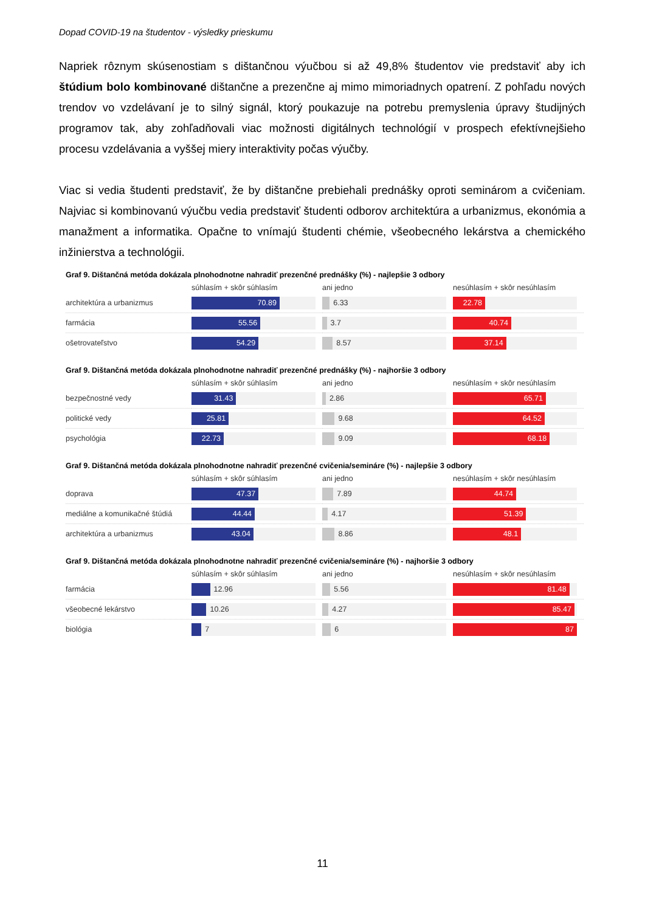Dopad COVID-19 na študentov - výsledky prieskumu
Napriek rôznym skúsenostiam s dištančnou výučbou si až 49,8% študentov vie predstaviť aby ich štúdium bolo kombinované dištančne a prezenčne aj mimo mimoriadnych opatrení. Z pohľadu nových trendov vo vzdelávaní je to silný signál, ktorý poukazuje na potrebu premyslenia úpravy študijných programov tak, aby zohľadňovali viac možnosti digitálnych technológií v prospech efektívnejšieho procesu vzdelávania a vyššej miery interaktivity počas výučby.
Viac si vedia študenti predstaviť, že by dištančne prebiehali prednášky oproti seminárom a cvičeniam. Najviac si kombinovanú výučbu vedia predstaviť študenti odborov architektúra a urbanizmus, ekonómia a manažment a informatika. Opačne to vnímajú študenti chémie, všeobecného lekárstva a chemického inžinierstva a technológii.
Graf 9. Dištančná metóda dokázala plnohodnotne nahradiť prezenčné prednášky (%) - najlepšie 3 odbory
| | súhlasím + skôr súhlasím | ani jedno | nesúhlasím + skôr nesúhlasím |
| --- | --- | --- | --- |
| architektúra a urbanizmus | 70.89 | 6.33 | 22.78 |
| farmácia | 55.56 | 3.7 | 40.74 |
| ošetrovateľstvo | 54.29 | 8.57 | 37.14 |
Graf 9. Dištančná metóda dokázala plnohodnotne nahradiť prezenčné prednášky (%) - najhoršie 3 odbory
| | súhlasím + skôr súhlasím | ani jedno | nesúhlasím + skôr nesúhlasím |
| --- | --- | --- | --- |
| bezpečnostné vedy | 31.43 | 2.86 | 65.71 |
| politické vedy | 25.81 | 9.68 | 64.52 |
| psychológia | 22.73 | 9.09 | 68.18 |
Graf 9. Dištančná metóda dokázala plnohodnotne nahradiť prezenčné cvičenia/semináre (%) - najlepšie 3 odbory
| | súhlasím + skôr súhlasím | ani jedno | nesúhlasím + skôr nesúhlasím |
| --- | --- | --- | --- |
| doprava | 47.37 | 7.89 | 44.74 |
| mediálne a komunikačné štúdiá | 44.44 | 4.17 | 51.39 |
| architektúra a urbanizmus | 43.04 | 8.86 | 48.1 |
Graf 9. Dištančná metóda dokázala plnohodnotne nahradiť prezenčné cvičenia/semináre (%) - najhoršie 3 odbory
| | súhlasím + skôr súhlasím | ani jedno | nesúhlasím + skôr nesúhlasím |
| --- | --- | --- | --- |
| farmácia | 12.96 | 5.56 | 81.48 |
| všeobecné lekárstvo | 10.26 | 4.27 | 85.47 |
| biológia | 7 | 6 | 87 |
11